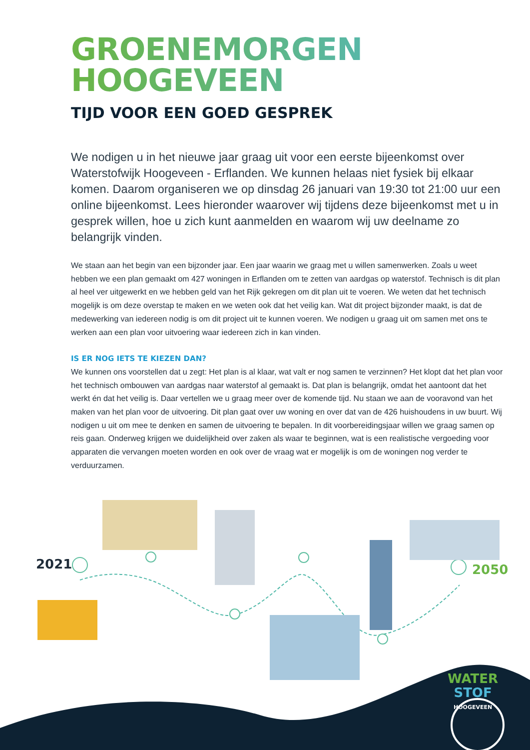GROENEMORGEN
HOOGEVEEN
TIJD VOOR EEN GOED GESPREK
We nodigen u in het nieuwe jaar graag uit voor een eerste bijeenkomst over Waterstofwijk Hoogeveen - Erflanden. We kunnen helaas niet fysiek bij elkaar komen. Daarom organiseren we op dinsdag 26 januari van 19:30 tot 21:00 uur een online bijeenkomst. Lees hieronder waarover wij tijdens deze bijeenkomst met u in gesprek willen, hoe u zich kunt aanmelden en waarom wij uw deelname zo belangrijk vinden.
We staan aan het begin van een bijzonder jaar. Een jaar waarin we graag met u willen samenwerken. Zoals u weet hebben we een plan gemaakt om 427 woningen in Erflanden om te zetten van aardgas op waterstof. Technisch is dit plan al heel ver uitgewerkt en we hebben geld van het Rijk gekregen om dit plan uit te voeren. We weten dat het technisch mogelijk is om deze overstap te maken en we weten ook dat het veilig kan. Wat dit project bijzonder maakt, is dat de medewerking van iedereen nodig is om dit project uit te kunnen voeren. We nodigen u graag uit om samen met ons te werken aan een plan voor uitvoering waar iedereen zich in kan vinden.
IS ER NOG IETS TE KIEZEN DAN?
We kunnen ons voorstellen dat u zegt: Het plan is al klaar, wat valt er nog samen te verzinnen? Het klopt dat het plan voor het technisch ombouwen van aardgas naar waterstof al gemaakt is. Dat plan is belangrijk, omdat het aantoont dat het werkt én dat het veilig is. Daar vertellen we u graag meer over de komende tijd. Nu staan we aan de vooravond van het maken van het plan voor de uitvoering. Dit plan gaat over uw woning en over dat van de 426 huishoudens in uw buurt. Wij nodigen u uit om mee te denken en samen de uitvoering te bepalen. In dit voorbereidingsjaar willen we graag samen op reis gaan. Onderweg krijgen we duidelijkheid over zaken als waar te beginnen, wat is een realistische vergoeding voor apparaten die vervangen moeten worden en ook over de vraag wat er mogelijk is om de woningen nog verder te verduurzamen.
2021 2050
WATER
STOF
HOOGEVEEN